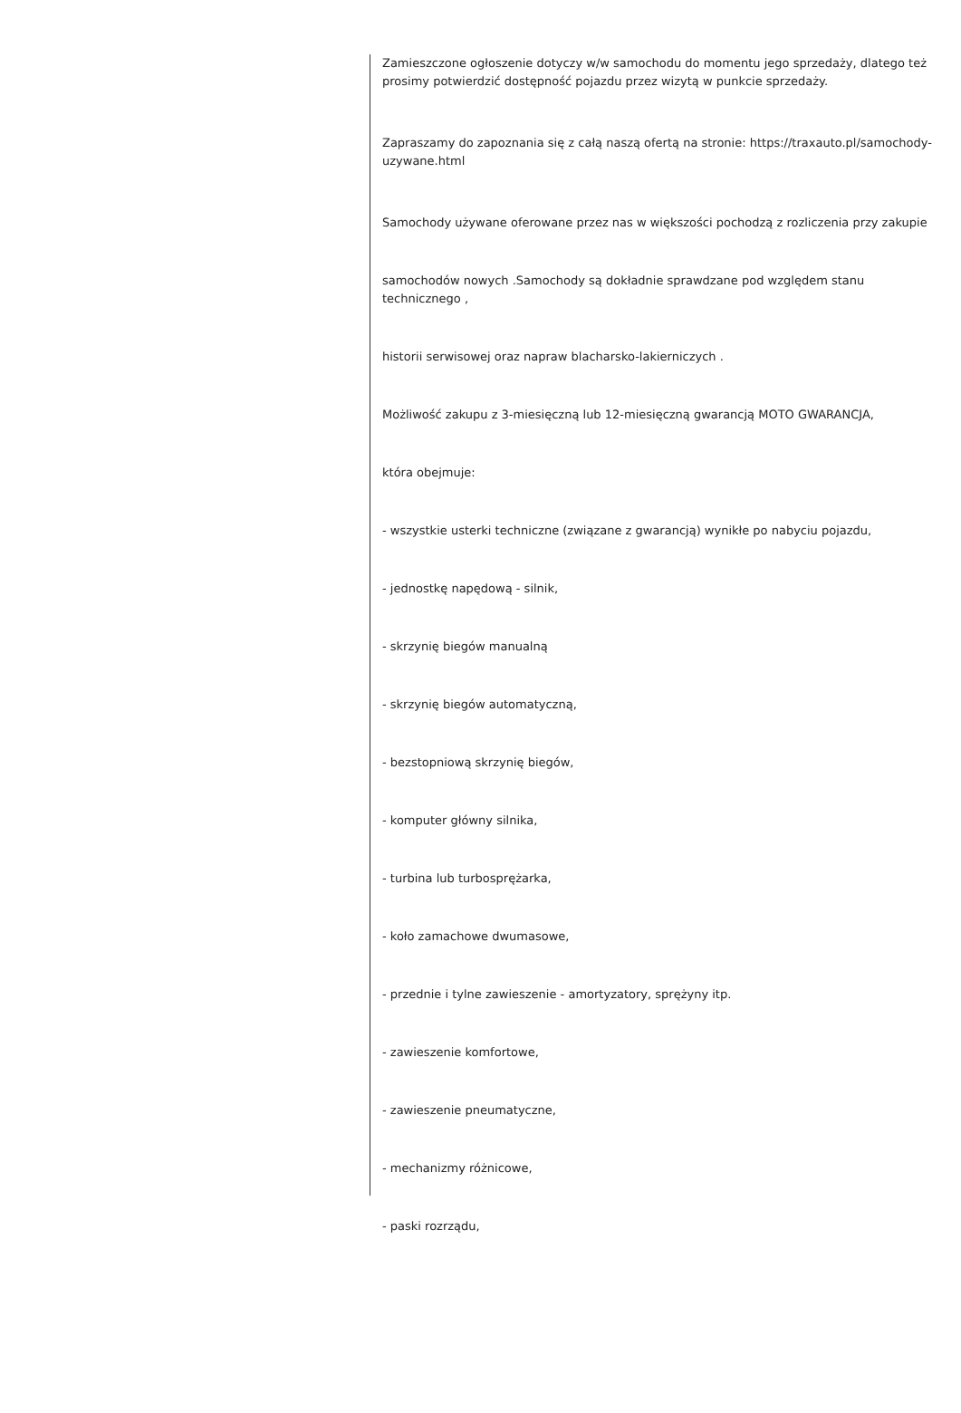Zamieszczone ogłoszenie dotyczy w/w samochodu do momentu jego sprzedaży, dlatego też prosimy potwierdzić dostępność pojazdu przez wizytą w punkcie sprzedaży.
Zapraszamy do zapoznania się z całą naszą ofertą na stronie: https://traxauto.pl/samochody-uzywane.html
Samochody używane oferowane przez nas w większości pochodzą z rozliczenia przy zakupie
samochodów nowych .Samochody są dokładnie sprawdzane pod względem stanu technicznego ,
historii serwisowej oraz napraw blacharsko-lakierniczych .
Możliwość zakupu z 3-miesięczną lub 12-miesięczną gwarancją MOTO GWARANCJA,
która obejmuje:
- wszystkie usterki techniczne (związane z gwarancją) wynikłe po nabyciu pojazdu,
- jednostkę napędową - silnik,
- skrzynię biegów manualną
- skrzynię biegów automatyczną,
- bezstopniową skrzynię biegów,
- komputer główny silnika,
- turbina lub turbosprężarka,
- koło zamachowe dwumasowe,
- przednie i tylne zawieszenie - amortyzatory, sprężyny itp.
- zawieszenie komfortowe,
- zawieszenie pneumatyczne,
- mechanizmy różnicowe,
- paski rozrządu,